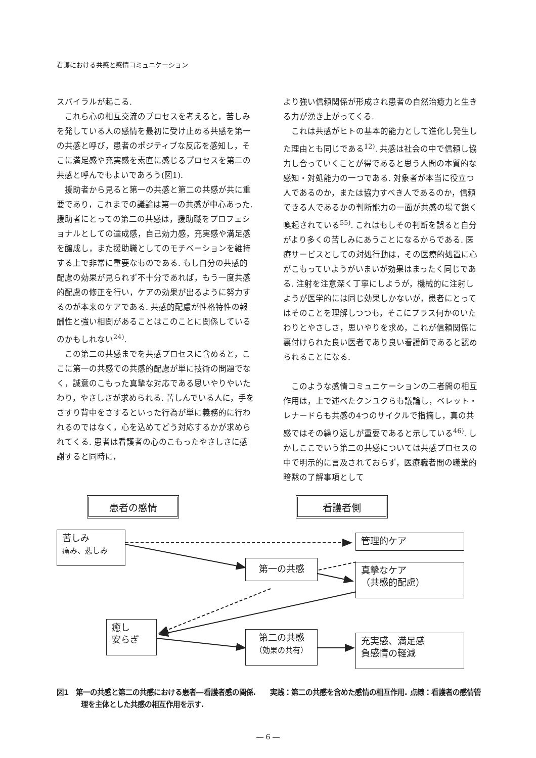看護における共感と感情コミュニケーション
スパイラルが起こる.
これら心の相互交流のプロセスを考えると，苦しみを発している人の感情を最初に受け止める共感を第一の共感と呼び，患者のポジティブな反応を感知し，そこに満足感や充実感を素直に感じるプロセスを第二の共感と呼んでもよいであろう(図1).
援助者から見ると第一の共感と第二の共感が共に重要であり，これまでの議論は第一の共感が中心あった. 援助者にとっての第二の共感は，援助職をプロフェショナルとしての達成感，自己効力感，充実感や満足感を醸成し，また援助職としてのモチベーションを維持する上で非常に重要なものである. もし自分の共感的配慮の効果が見られず不十分であれば，もう一度共感的配慮の修正を行い，ケアの効果が出るように努力するのが本来のケアである. 共感的配慮が性格特性の報酬性と強い相関があることはこのことに関係しているのかもしれない<sup>24)</sup>.
この第二の共感までを共感プロセスに含めると，ここに第一の共感での共感的配慮が単に技術の問題でなく，誠意のこもった真摯な対応である思いやりやいたわり，やさしさが求められる. 苦しんでいる人に，手をさすり背中をさするといった行為が単に義務的に行われるのではなく，心を込めてどう対応するかが求められてくる. 患者は看護者の心のこもったやさしさに感謝すると同時に，
より強い信頼関係が形成され患者の自然治癒力と生きる力が湧き上がってくる.
これは共感がヒトの基本的能力として進化し発生した理由とも同じである<sup>12)</sup>. 共感は社会の中で信頼し協力し合っていくことが得であると思う人間の本質的な感知・対処能力の一つである. 対象者が本当に役立つ人であるのか，または協力すべき人であるのか，信頼できる人であるかの判断能力の一面が共感の場で鋭く喚起されている<sup>55)</sup>. これはもしその判断を誤ると自分がより多くの苦しみにあうことになるからである. 医療サービスとしての対処行動は，その医療的処置に心がこもっていようがいまいが効果はまったく同じである. 注射を注意深く丁寧にしようが，機械的に注射しようが医学的には同じ効果しかないが，患者にとってはそのことを理解しつつも，そこにプラス何かのいたわりとやさしさ，思いやりを求め，これが信頼関係に裏付けられた良い医者であり良い看護師であると認められることになる.
このような感情コミュニケーションの二者間の相互作用は，上で述べたクンユクらも議論し，ベレット・レナードらも共感の4つのサイクルで指摘し，真の共感ではその繰り返しが重要であると示している<sup>46)</sup>. しかしここでいう第二の共感については共感プロセスの中で明示的に言及されておらず，医療職者間の職業的暗黙の了解事項として
患者の感情 看護者側
苦しみ
痛み、悲しみ
管理的ケア
第一の共感
真摯なケア
（共感的配慮）
癒し
安らぎ
第二の共感
（効果の共有）
充実感、満足感
負感情の軽減
図1　第一の共感と第二の共感における患者―看護者感の関係.　　実践：第二の共感を含めた感情の相互作用. 点線：看護者の感情管理を主体とした共感の相互作用を示す.
― 6 ―